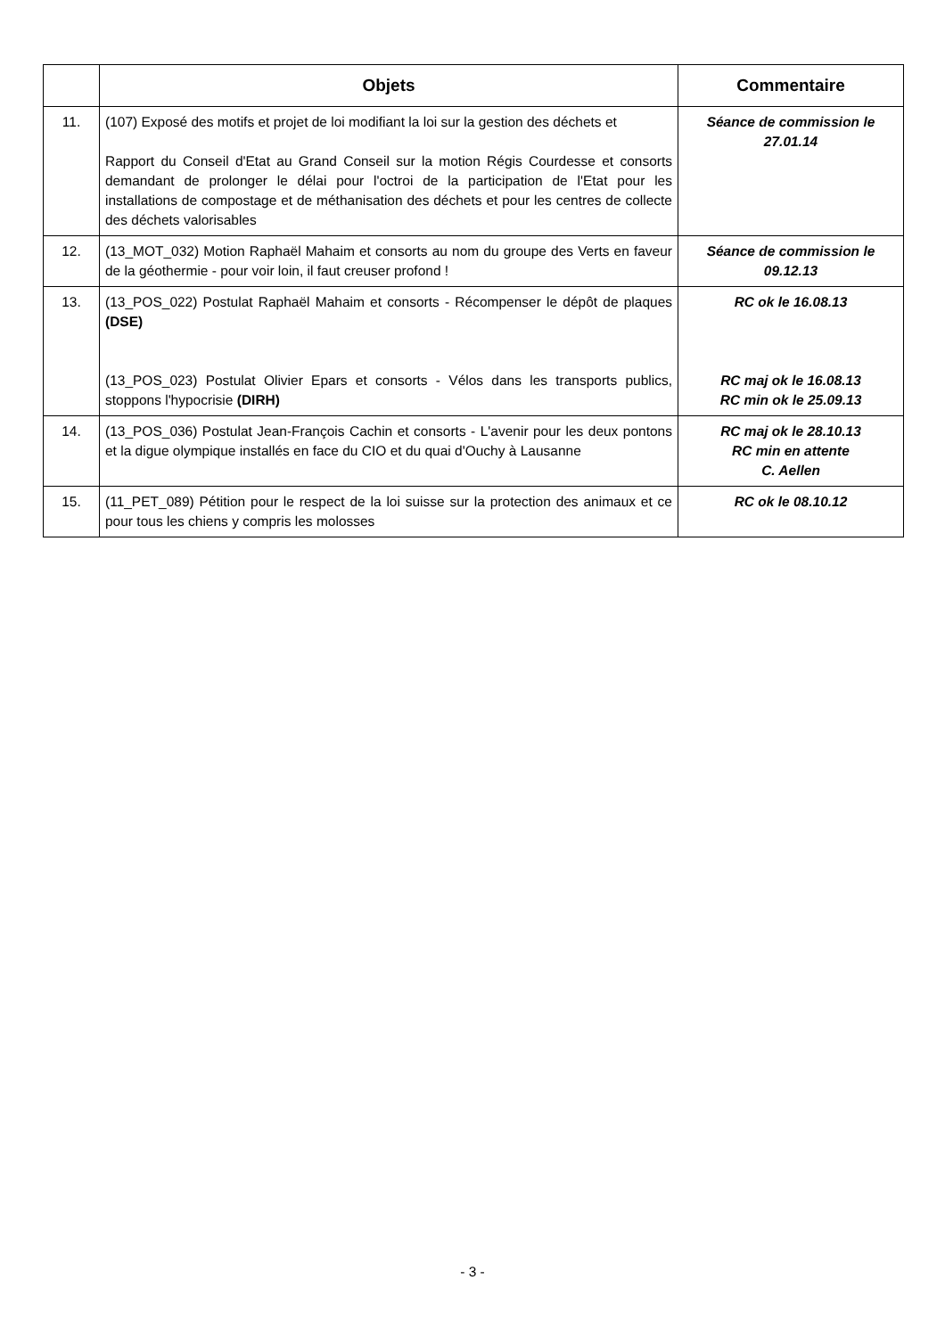| | Objets | Commentaire |
| --- | --- | --- |
| 11. | (107) Exposé des motifs et projet de loi modifiant la loi sur la gestion des déchets et Rapport du Conseil d'Etat au Grand Conseil sur la motion Régis Courdesse et consorts demandant de prolonger le délai pour l'octroi de la participation de l'Etat pour les installations de compostage et de méthanisation des déchets et pour les centres de collecte des déchets valorisables | Séance de commission le 27.01.14 |
| 12. | (13_MOT_032) Motion Raphaël Mahaim et consorts au nom du groupe des Verts en faveur de la géothermie - pour voir loin, il faut creuser profond ! | Séance de commission le 09.12.13 |
| 13. | (13_POS_022) Postulat Raphaël Mahaim et consorts - Récompenser le dépôt de plaques (DSE) (13_POS_023) Postulat Olivier Epars et consorts - Vélos dans les transports publics, stoppons l'hypocrisie (DIRH) | RC ok le 16.08.13 RC maj ok le 16.08.13 RC min ok le 25.09.13 |
| 14. | (13_POS_036) Postulat Jean-François Cachin et consorts - L'avenir pour les deux pontons et la digue olympique installés en face du CIO et du quai d'Ouchy à Lausanne | RC maj ok le 28.10.13 RC min en attente C. Aellen |
| 15. | (11_PET_089) Pétition pour le respect de la loi suisse sur la protection des animaux et ce pour tous les chiens y compris les molosses | RC ok le 08.10.12 |
- 3 -